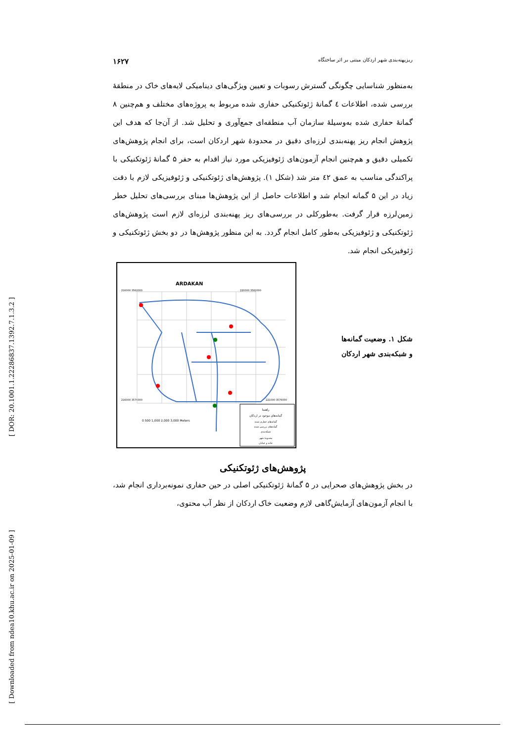[ DOR: 20.1001.1.22286837.1392.7.1.3.2 ]
[ Downloaded from ndea10.khu.ac.ir on 2025-01-09 ]
ریزپهنه‌بندی شهر اردکان مبتنی بر اثر ساختگاه ۱۶۲۷
به‌منظور شناسایی چگونگی گسترش رسوبات و تعیین ویژگی‌های دینامیکی لایه‌های خاک در منطقهٔ بررسی شده، اطلاعات ٤ گمانهٔ ژئوتکنیکی حفاری شده مربوط به پروژه‌های مختلف و هم‌چنین ۸ گمانهٔ حفاری شده به‌وسیلهٔ سازمان آب منطقه‌ای جمع‌آوری و تحلیل شد. از آن‌جا که هدف این پژوهش انجام ریز پهنه‌بندی لرزه‌ای دقیق در محدودهٔ شهر اردکان است، برای انجام پژوهش‌های تکمیلی دقیق و هم‌چنین انجام آزمون‌های ژئوفیزیکی مورد نیاز اقدام به حفر ۵ گمانهٔ ژئوتکنیکی با پراکندگی مناسب به عمق ٤۲ متر شد (شکل ۱). پژوهش‌های ژئوتکنیکی و ژئوفیزیکی لازم با دقت زیاد در این ۵ گمانه انجام شد و اطلاعات حاصل از این پژوهش‌ها مبنای بررسی‌های تحلیل خطر زمین‌لرزه قرار گرفت. به‌طورکلی در بررسی‌های ریز پهنه‌بندی لرزه‌ای لازم است پژوهش‌های ژئوتکنیکی و ژئوفیزیکی به‌طور کامل انجام گردد. به این منظور پژوهش‌ها در دو بخش ژئوتکنیکی و ژئوفیزیکی انجام شد.
شکل ۱. وضعیت گمانه‌ها و شبکه‌بندی شهر اردکان
ARDAKAN
216000 3582000
220000 3582000
216000 3576000
221000 3576000
0 500 1,000 2,000 3,000 Meters
راهنما
گمانه‌های موجود در اردکان
گمانه‌های حفاری شده
گمانه‌های بررسی شده
شبکه‌بندی
محدودهٔ شهر
جاده و خیابان
پژوهش‌های ژئوتکنیکی
در بخش پژوهش‌های صحرایی در ۵ گمانهٔ ژئوتکنیکی اصلی در حین حفاری نمونه‌برداری انجام شد، با انجام آزمون‌های آزمایش‌گاهی لازم وضعیت خاک اردکان از نظر آب محتوی،